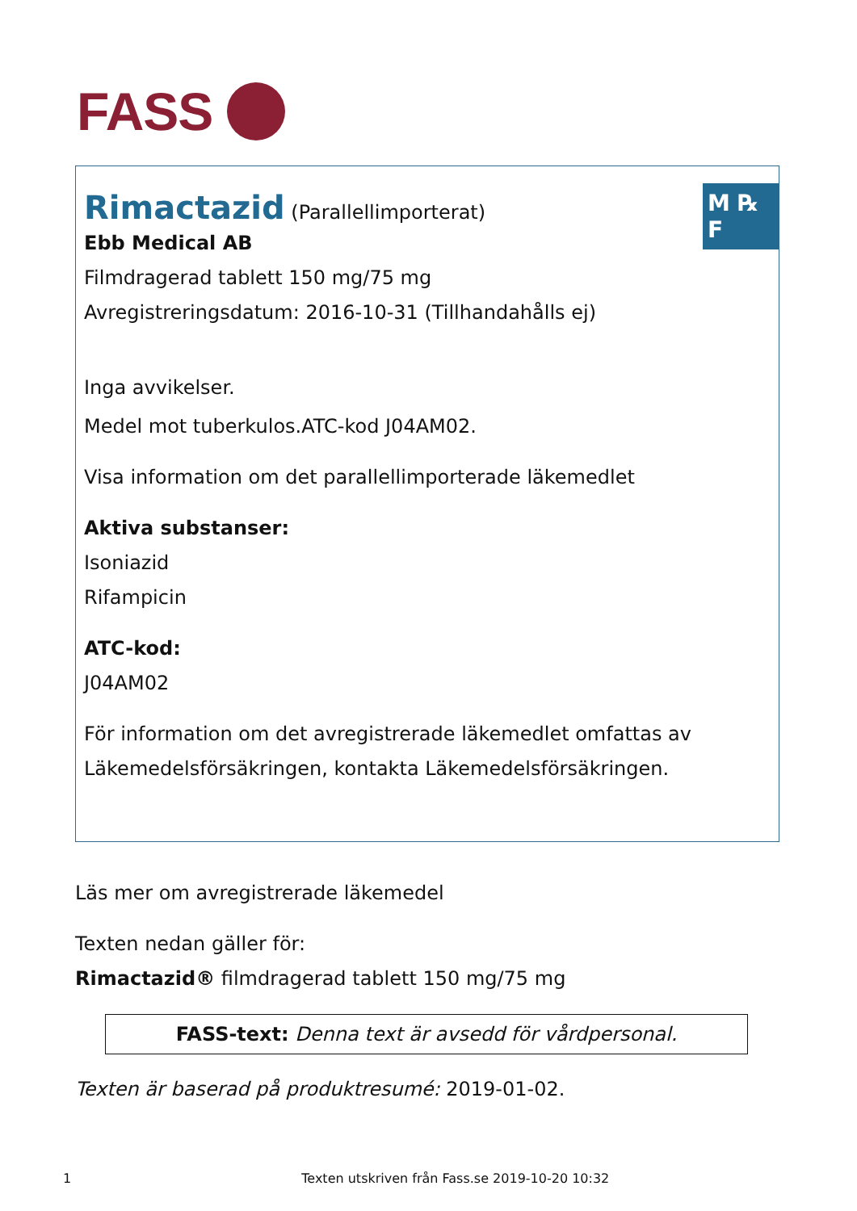FASS
M ℞ F
Rimactazid (Parallellimporterat)
Ebb Medical AB
Filmdragerad tablett 150 mg/75 mg
Avregistreringsdatum: 2016-10-31 (Tillhandahålls ej)
Inga avvikelser.
Medel mot tuberkulos.ATC-kod J04AM02.
Visa information om det parallellimporterade läkemedlet
Aktiva substanser:
Isoniazid
Rifampicin
ATC-kod:
J04AM02
För information om det avregistrerade läkemedlet omfattas av Läkemedelsförsäkringen, kontakta Läkemedelsförsäkringen.
Läs mer om avregistrerade läkemedel
Texten nedan gäller för:
Rimactazid® filmdragerad tablett 150 mg/75 mg
FASS-text: Denna text är avsedd för vårdpersonal.
Texten är baserad på produktresumé: 2019-01-02.
1 Texten utskriven från Fass.se 2019-10-20 10:32